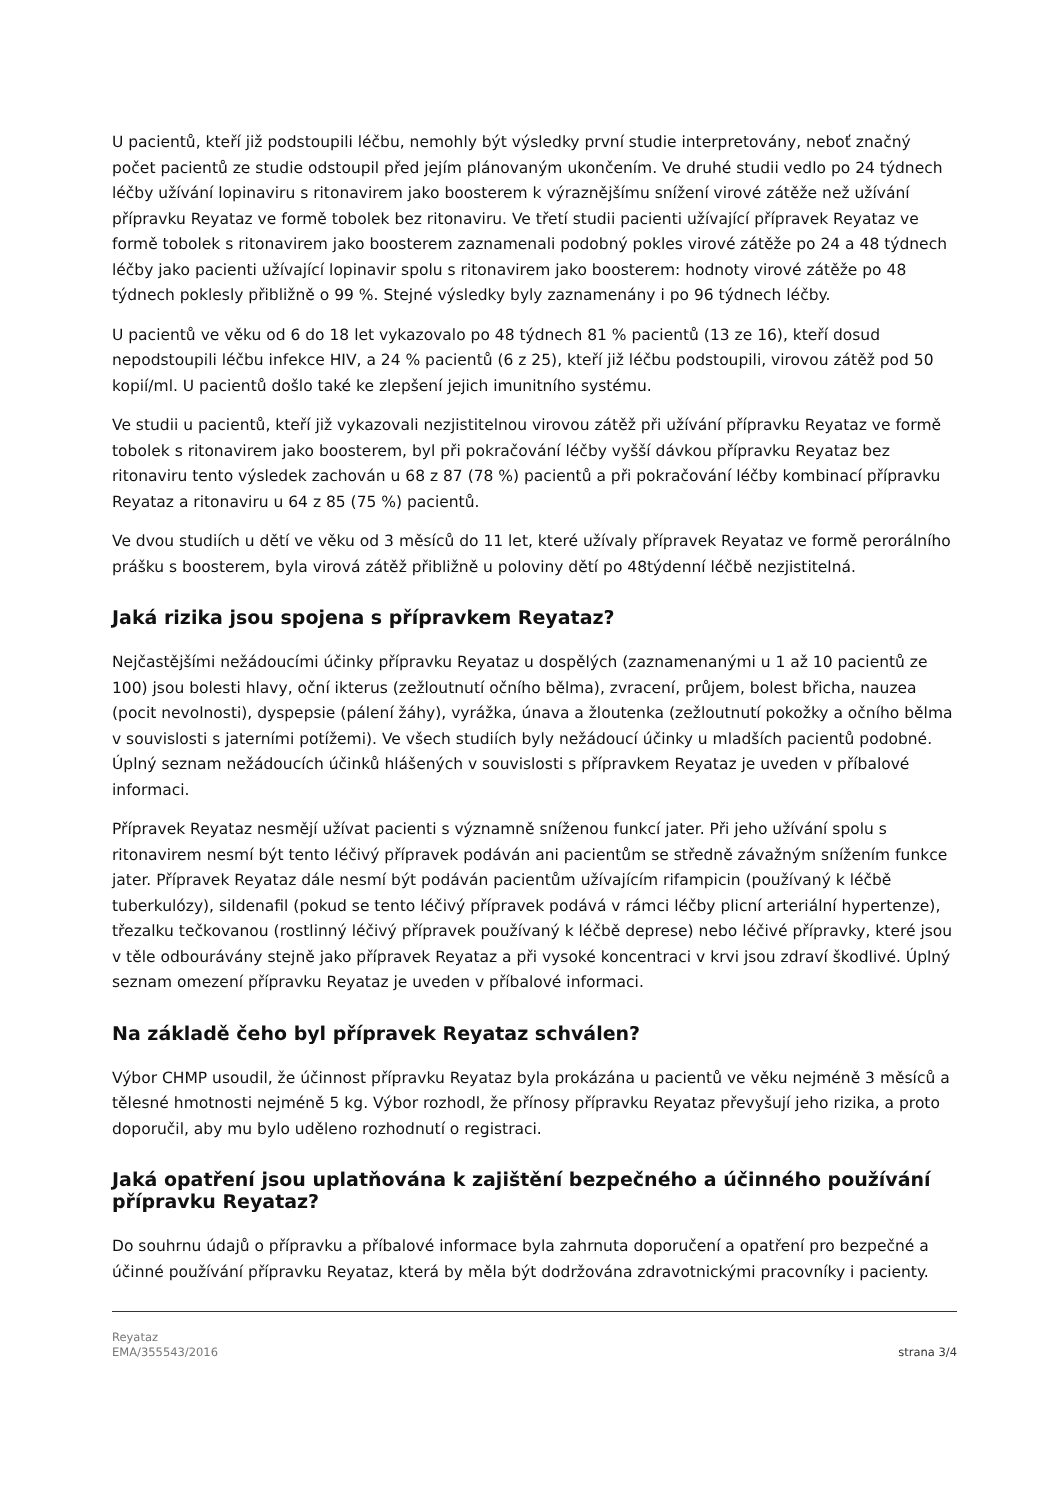U pacientů, kteří již podstoupili léčbu, nemohly být výsledky první studie interpretovány, neboť značný počet pacientů ze studie odstoupil před jejím plánovaným ukončením. Ve druhé studii vedlo po 24 týdnech léčby užívání lopinaviru s ritonavirem jako boosterem k výraznějšímu snížení virové zátěže než užívání přípravku Reyataz ve formě tobolek bez ritonaviru. Ve třetí studii pacienti užívající přípravek Reyataz ve formě tobolek s ritonavirem jako boosterem zaznamenali podobný pokles virové zátěže po 24 a 48 týdnech léčby jako pacienti užívající lopinavir spolu s ritonavirem jako boosterem: hodnoty virové zátěže po 48 týdnech poklesly přibližně o 99 %. Stejné výsledky byly zaznamenány i po 96 týdnech léčby.
U pacientů ve věku od 6 do 18 let vykazovalo po 48 týdnech 81 % pacientů (13 ze 16), kteří dosud nepodstoupili léčbu infekce HIV, a 24 % pacientů (6 z 25), kteří již léčbu podstoupili, virovou zátěž pod 50 kopií/ml. U pacientů došlo také ke zlepšení jejich imunitního systému.
Ve studii u pacientů, kteří již vykazovali nezjistitelnou virovou zátěž při užívání přípravku Reyataz ve formě tobolek s ritonavirem jako boosterem, byl při pokračování léčby vyšší dávkou přípravku Reyataz bez ritonaviru tento výsledek zachován u 68 z 87 (78 %) pacientů a při pokračování léčby kombinací přípravku Reyataz a ritonaviru u 64 z 85 (75 %) pacientů.
Ve dvou studiích u dětí ve věku od 3 měsíců do 11 let, které užívaly přípravek Reyataz ve formě perorálního prášku s boosterem, byla virová zátěž přibližně u poloviny dětí po 48týdenní léčbě nezjistitelná.
Jaká rizika jsou spojena s přípravkem Reyataz?
Nejčastějšími nežádoucími účinky přípravku Reyataz u dospělých (zaznamenanými u 1 až 10 pacientů ze 100) jsou bolesti hlavy, oční ikterus (zežloutnutí očního bělma), zvracení, průjem, bolest břicha, nauzea (pocit nevolnosti), dyspepsie (pálení žáhy), vyrážka, únava a žloutenka (zežloutnutí pokožky a očního bělma v souvislosti s jaterními potížemi). Ve všech studiích byly nežádoucí účinky u mladších pacientů podobné. Úplný seznam nežádoucích účinků hlášených v souvislosti s přípravkem Reyataz je uveden v příbalové informaci.
Přípravek Reyataz nesmějí užívat pacienti s významně sníženou funkcí jater. Při jeho užívání spolu s ritonavirem nesmí být tento léčivý přípravek podáván ani pacientům se středně závažným snížením funkce jater. Přípravek Reyataz dále nesmí být podáván pacientům užívajícím rifampicin (používaný k léčbě tuberkulózy), sildenafil (pokud se tento léčivý přípravek podává v rámci léčby plicní arteriální hypertenze), třezalku tečkovanou (rostlinný léčivý přípravek používaný k léčbě deprese) nebo léčivé přípravky, které jsou v těle odbourávány stejně jako přípravek Reyataz a při vysoké koncentraci v krvi jsou zdraví škodlivé. Úplný seznam omezení přípravku Reyataz je uveden v příbalové informaci.
Na základě čeho byl přípravek Reyataz schválen?
Výbor CHMP usoudil, že účinnost přípravku Reyataz byla prokázána u pacientů ve věku nejméně 3 měsíců a tělesné hmotnosti nejméně 5 kg. Výbor rozhodl, že přínosy přípravku Reyataz převyšují jeho rizika, a proto doporučil, aby mu bylo uděleno rozhodnutí o registraci.
Jaká opatření jsou uplatňována k zajištění bezpečného a účinného používání přípravku Reyataz?
Do souhrnu údajů o přípravku a příbalové informace byla zahrnuta doporučení a opatření pro bezpečné a účinné používání přípravku Reyataz, která by měla být dodržována zdravotnickými pracovníky i pacienty.
Reyataz
EMA/355543/2016
strana 3/4